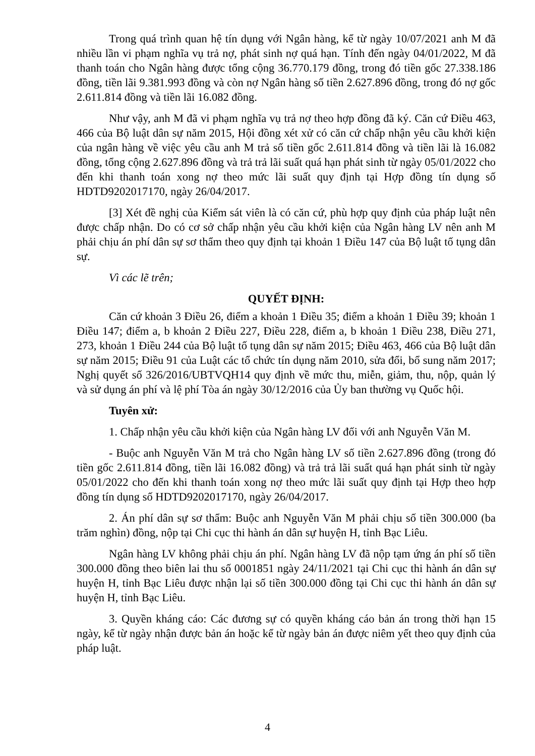Trong quá trình quan hệ tín dụng với Ngân hàng, kể từ ngày 10/07/2021 anh M đã nhiều lần vi phạm nghĩa vụ trả nợ, phát sinh nợ quá hạn. Tính đến ngày 04/01/2022, M đã thanh toán cho Ngân hàng được tổng cộng 36.770.179 đồng, trong đó tiền gốc 27.338.186 đồng, tiền lãi 9.381.993 đồng và còn nợ Ngân hàng số tiền 2.627.896 đồng, trong đó nợ gốc 2.611.814 đồng và tiền lãi 16.082 đồng.
Như vậy, anh M đã vi phạm nghĩa vụ trả nợ theo hợp đồng đã ký. Căn cứ Điều 463, 466 của Bộ luật dân sự năm 2015, Hội đồng xét xử có căn cứ chấp nhận yêu cầu khởi kiện của ngân hàng về việc yêu cầu anh M trả số tiền gốc 2.611.814 đồng và tiền lãi là 16.082 đồng, tổng cộng 2.627.896 đồng và trả trả lãi suất quá hạn phát sinh từ ngày 05/01/2022 cho đến khi thanh toán xong nợ theo mức lãi suất quy định tại Hợp đồng tín dụng số HDTD9202017170, ngày 26/04/2017.
[3] Xét đề nghị của Kiểm sát viên là có căn cứ, phù hợp quy định của pháp luật nên được chấp nhận. Do có cơ sở chấp nhận yêu cầu khởi kiện của Ngân hàng LV nên anh M phải chịu án phí dân sự sơ thẩm theo quy định tại khoản 1 Điều 147 của Bộ luật tố tụng dân sự.
Vì các lẽ trên;
QUYẾT ĐỊNH:
Căn cứ khoản 3 Điều 26, điểm a khoản 1 Điều 35; điểm a khoản 1 Điều 39; khoản 1 Điều 147; điểm a, b khoản 2 Điều 227, Điều 228, điểm a, b khoản 1 Điều 238, Điều 271, 273, khoản 1 Điều 244 của Bộ luật tố tụng dân sự năm 2015; Điều 463, 466 của Bộ luật dân sự năm 2015; Điều 91 của Luật các tổ chức tín dụng năm 2010, sửa đổi, bổ sung năm 2017; Nghị quyết số 326/2016/UBTVQH14 quy định về mức thu, miễn, giảm, thu, nộp, quản lý và sử dụng án phí và lệ phí Tòa án ngày 30/12/2016 của Ủy ban thường vụ Quốc hội.
Tuyên xử:
1. Chấp nhận yêu cầu khởi kiện của Ngân hàng LV đối với anh Nguyễn Văn M.
- Buộc anh Nguyễn Văn M trả cho Ngân hàng LV số tiền 2.627.896 đồng (trong đó tiền gốc 2.611.814 đồng, tiền lãi 16.082 đồng) và trả trả lãi suất quá hạn phát sinh từ ngày 05/01/2022 cho đến khi thanh toán xong nợ theo mức lãi suất quy định tại Hợp theo hợp đồng tín dụng số HDTD9202017170, ngày 26/04/2017.
2. Án phí dân sự sơ thẩm: Buộc anh Nguyễn Văn M phải chịu số tiền 300.000 (ba trăm nghìn) đồng, nộp tại Chi cục thi hành án dân sự huyện H, tỉnh Bạc Liêu.
Ngân hàng LV không phải chịu án phí. Ngân hàng LV đã nộp tạm ứng án phí số tiền 300.000 đồng theo biên lai thu số 0001851 ngày 24/11/2021 tại Chi cục thi hành án dân sự huyện H, tỉnh Bạc Liêu được nhận lại số tiền 300.000 đồng tại Chi cục thi hành án dân sự huyện H, tỉnh Bạc Liêu.
3. Quyền kháng cáo: Các đương sự có quyền kháng cáo bản án trong thời hạn 15 ngày, kể từ ngày nhận được bản án hoặc kể từ ngày bản án được niêm yết theo quy định của pháp luật.
4